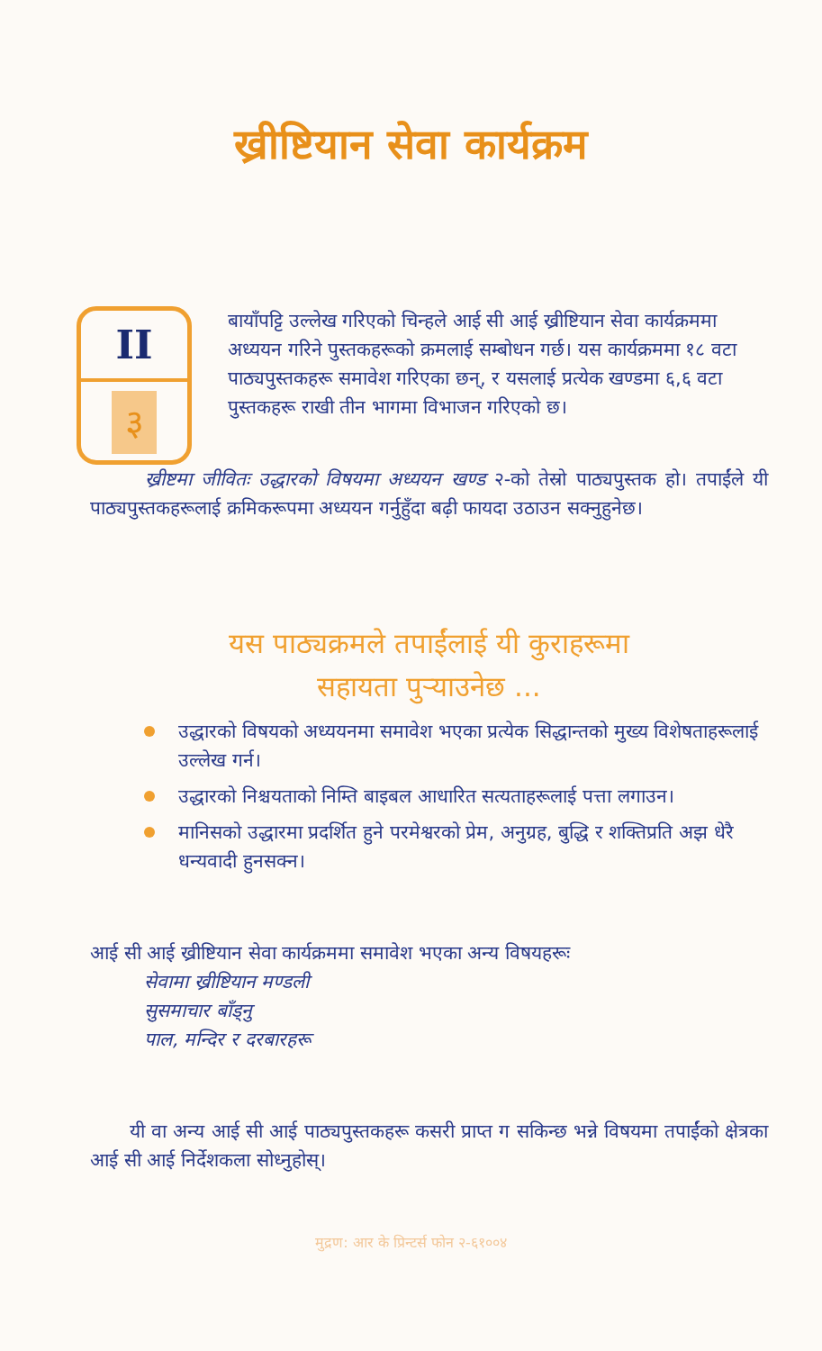ख्रीष्टियान सेवा कार्यक्रम
II
३
बायाँपट्टि उल्लेख गरिएको चिन्हले आई सी आई ख्रीष्टियान सेवा कार्यक्रममा अध्ययन गरिने पुस्तकहरूको क्रमलाई सम्बोधन गर्छ। यस कार्यक्रममा १८ वटा पाठ्यपुस्तकहरू समावेश गरिएका छन्, र यसलाई प्रत्येक खण्डमा ६,६ वटा पुस्तकहरू राखी तीन भागमा विभाजन गरिएको छ।
ख्रीष्टमा जीवितः उद्धारको विषयमा अध्ययन खण्ड २-को तेस्रो पाठ्यपुस्तक हो। तपाईंले यी पाठ्यपुस्तकहरूलाई क्रमिकरूपमा अध्ययन गर्नुहुँदा बढ़ी फायदा उठाउन सक्नुहुनेछ।
यस पाठ्यक्रमले तपाईंलाई यी कुराहरूमा
सहायता पुऱ्याउनेछ ...
उद्धारको विषयको अध्ययनमा समावेश भएका प्रत्येक सिद्धान्तको मुख्य विशेषताहरूलाई उल्लेख गर्न।
उद्धारको निश्चयताको निम्ति बाइबल आधारित सत्यताहरूलाई पत्ता लगाउन।
मानिसको उद्धारमा प्रदर्शित हुने परमेश्वरको प्रेम, अनुग्रह, बुद्धि र शक्तिप्रति अझ धेरै धन्यवादी हुनसक्न।
आई सी आई ख्रीष्टियान सेवा कार्यक्रममा समावेश भएका अन्य विषयहरूः
सेवामा ख्रीष्टियान मण्डली
सुसमाचार बाँड्नु
पाल, मन्दिर र दरबारहरू
यी वा अन्य आई सी आई पाठ्यपुस्तकहरू कसरी प्राप्त ग सकिन्छ भन्ने विषयमा तपाईंको क्षेत्रका आई सी आई निर्देशकला सोध्नुहोस्।
मुद्रण: आर के प्रिन्टर्स फोन २-६१००४